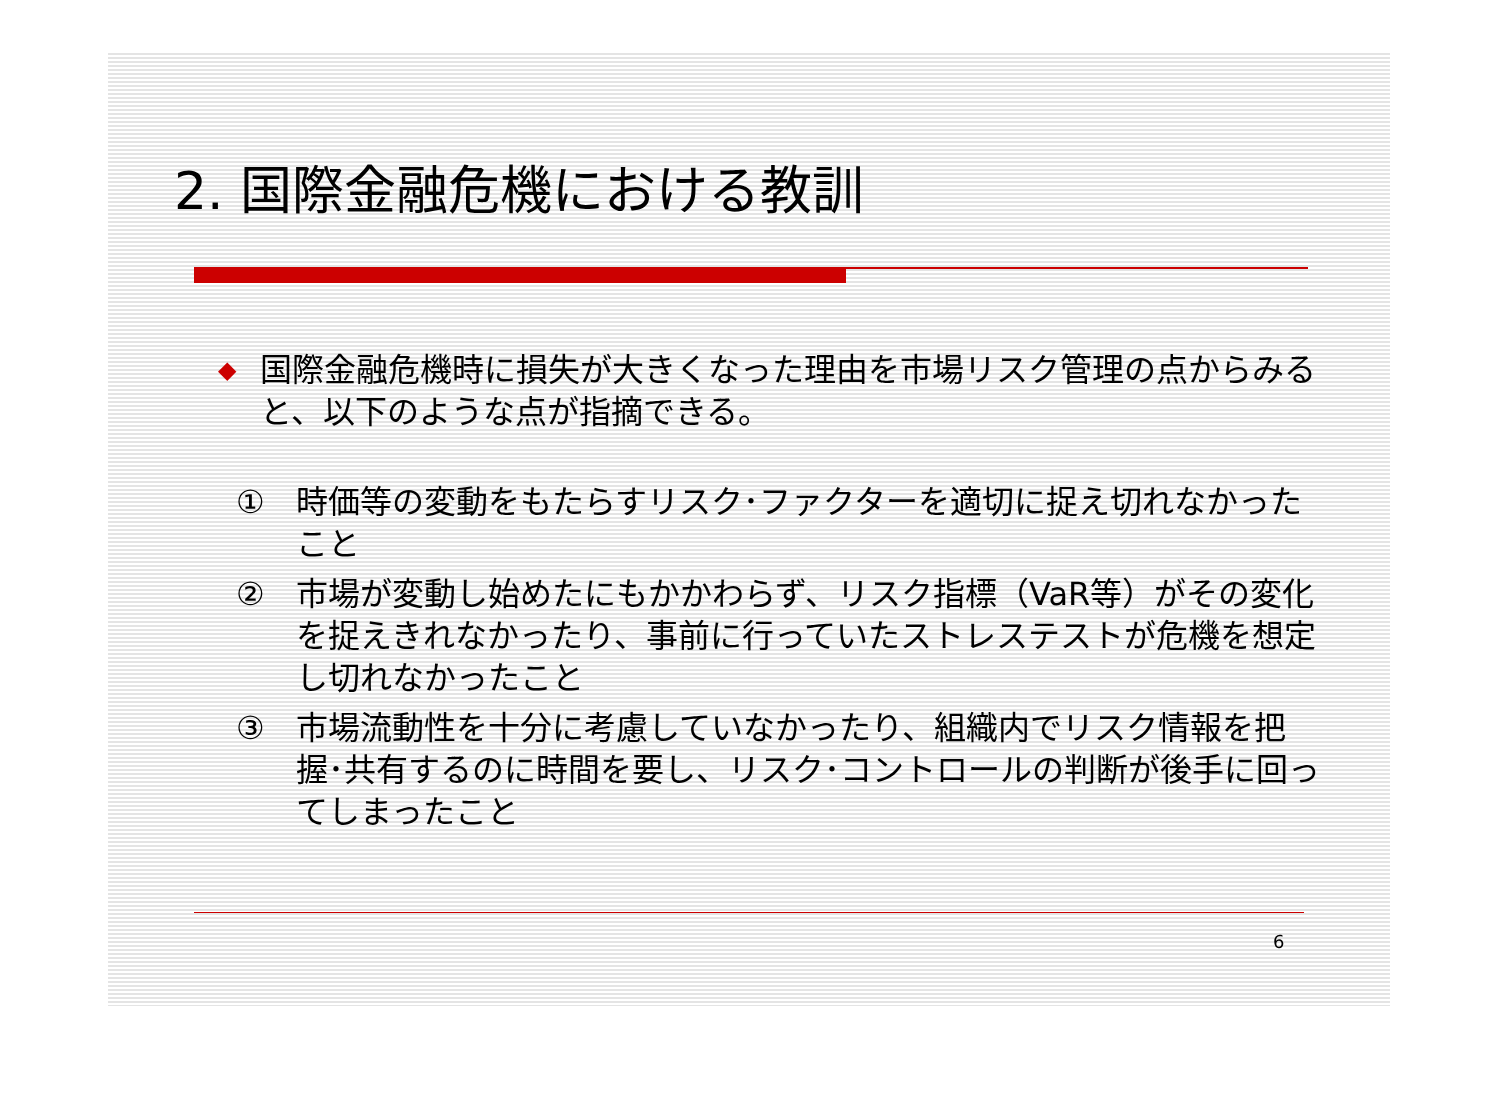2. 国際金融危機における教訓
◆ 国際金融危機時に損失が大きくなった理由を市場リスク管理の点からみると、以下のような点が指摘できる。
① 時価等の変動をもたらすリスク･ファクターを適切に捉え切れなかったこと
② 市場が変動し始めたにもかかわらず、リスク指標（VaR等）がその変化を捉えきれなかったり、事前に行っていたストレステストが危機を想定し切れなかったこと
③ 市場流動性を十分に考慮していなかったり、組織内でリスク情報を把握･共有するのに時間を要し、リスク･コントロールの判断が後手に回ってしまったこと
6